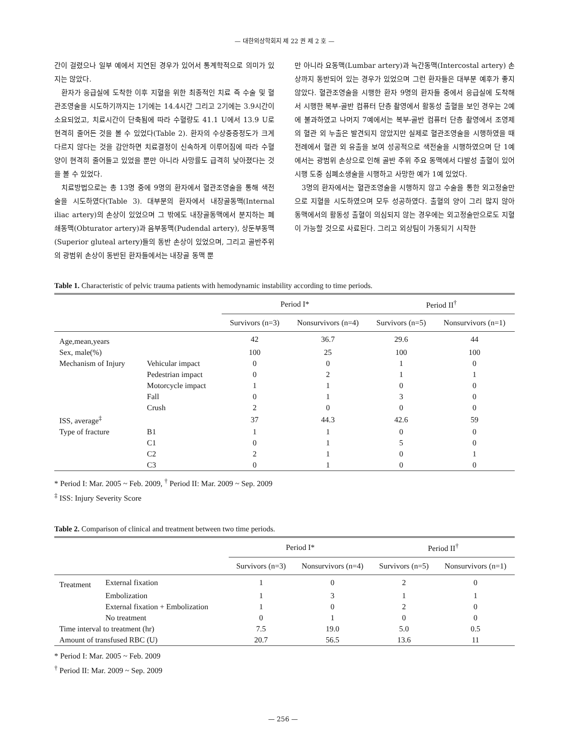— 대한외상학회지 제 22 권 제 2 호 —
간이 걸렸으나 일부 예에서 지연된 경우가 있어서 통계학적으로 의미가 있지는 않았다.
환자가 응급실에 도착한 이후 지혈을 위한 최종적인 치료 즉 수술 및 혈관조영술을 시도하기까지는 1기에는 14.4시간 그리고 2기에는 3.9시간이 소요되었고, 치료시간이 단축됨에 따라 수혈량도 41.1 U에서 13.9 U로 현격히 줄어든 것을 볼 수 있었다(Table 2). 환자의 수상중증정도가 크게 다르지 않다는 것을 감안하면 치료결정이 신속하게 이루어짐에 따라 수혈양이 현격히 줄어들고 있었을 뿐만 아니라 사망률도 급격히 낮아졌다는 것을 볼 수 있었다.
치료방법으로는 총 13명 중에 9명의 환자에서 혈관조영술을 통해 색전술을 시도하였다(Table 3). 대부분의 환자에서 내장골동맥(Internal iliac artery)의 손상이 있었으며 그 밖에도 내장골동맥에서 분지하는 폐쇄동맥(Obturator artery)과 음부동맥(Pudendal artery), 상둔부동맥(Superior gluteal artery)들의 동반 손상이 있었으며, 그리고 골반주위의 광범위 손상이 동반된 환자들에서는 내장골 동맥 뿐
만 아니라 요동맥(Lumbar artery)과 늑간동맥(Intercostal artery) 손상까지 동반되어 있는 경우가 있었으며 그런 환자들은 대부분 예후가 좋지 않았다. 혈관조영술을 시행한 환자 9명의 환자들 중에서 응급실에 도착해서 시행한 복부-골반 컴퓨터 단층 촬영에서 활동성 출혈을 보인 경우는 2예에 불과하였고 나머지 7예에서는 복부-골반 컴퓨터 단층 촬영에서 조영제의 혈관 외 누출은 발견되지 않았지만 실제로 혈관조영술을 시행하였을 때 전례에서 혈관 외 유출을 보여 성공적으로 색전술을 시행하였으며 단 1예에서는 광범위 손상으로 인해 골반 주위 주요 동맥에서 다발성 출혈이 있어 시행 도중 심폐소생술을 시행하고 사망한 예가 1예 있었다.
3명의 환자에서는 혈관조영술을 시행하지 않고 수술을 통한 외고정술만으로 지혈을 시도하였으며 모두 성공하였다. 출혈의 양이 그리 많지 않아 동맥에서의 활동성 출혈이 의심되지 않는 경우에는 외고정술만으로도 지혈이 가능할 것으로 사료된다. 그리고 외상팀이 가동되기 시작한
Table 1. Characteristic of pelvic trauma patients with hemodynamic instability according to time periods.
| | | Period I* | | Period II<sup>†</sup> | |
| --- | --- | --- | --- | --- | --- |
| | | Survivors (n=3) | Nonsurvivors (n=4) | Survivors (n=5) | Nonsurvivors (n=1) |
| Age,mean,years | | 42 | 36.7 | 29.6 | 44 |
| Sex, male(%) | | 100 | 25 | 100 | 100 |
| Mechanism of Injury | Vehicular impact | 0 | 0 | 1 | 0 |
| | Pedestrian impact | 0 | 2 | 1 | 1 |
| | Motorcycle impact | 1 | 1 | 0 | 0 |
| | Fall | 0 | 1 | 3 | 0 |
| | Crush | 2 | 0 | 0 | 0 |
| ISS, average<sup>‡</sup> | | 37 | 44.3 | 42.6 | 59 |
| Type of fracture | B1 | 1 | 1 | 0 | 0 |
| | C1 | 0 | 1 | 5 | 0 |
| | C2 | 2 | 1 | 0 | 1 |
| | C3 | 0 | 1 | 0 | 0 |
* Period I: Mar. 2005 ~ Feb. 2009, <sup>†</sup> Period II: Mar. 2009 ~ Sep. 2009
<sup>‡</sup> ISS: Injury Severity Score
Table 2. Comparison of clinical and treatment between two time periods.
| | | Period I* | | Period II<sup>†</sup> | |
| --- | --- | --- | --- | --- | --- |
| | | Survivors (n=3) | Nonsurvivors (n=4) | Survivors (n=5) | Nonsurvivors (n=1) |
| Treatment | External fixation | 1 | 0 | 2 | 0 |
| | Embolization | 1 | 3 | 1 | 1 |
| | External fixation + Embolization | 1 | 0 | 2 | 0 |
| | No treatment | 0 | 1 | 0 | 0 |
| Time interval to treatment (hr) | | 7.5 | 19.0 | 5.0 | 0.5 |
| Amount of transfused RBC (U) | | 20.7 | 56.5 | 13.6 | 11 |
* Period I: Mar. 2005 ~ Feb. 2009
<sup>†</sup> Period II: Mar. 2009 ~ Sep. 2009
— 256 —